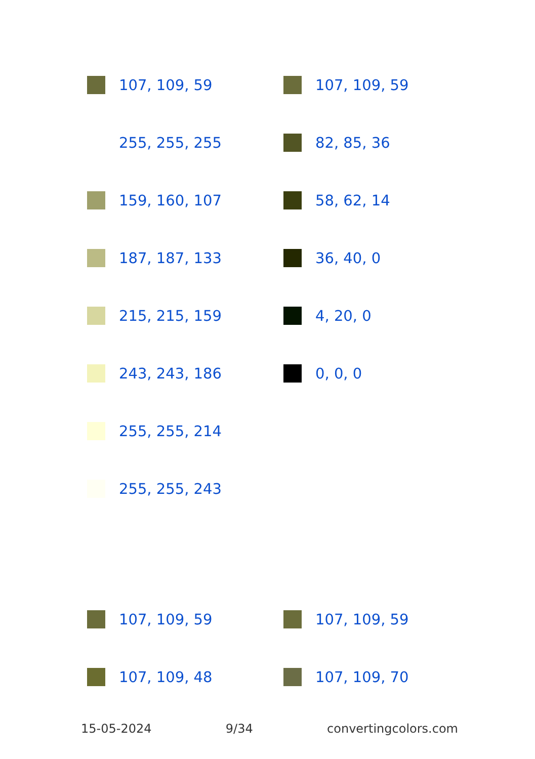107, 109, 59
107, 109, 59
255, 255, 255
82, 85, 36
159, 160, 107
58, 62, 14
187, 187, 133
36, 40, 0
215, 215, 159
4, 20, 0
243, 243, 186
0, 0, 0
255, 255, 214
255, 255, 243
107, 109, 59
107, 109, 59
107, 109, 48
107, 109, 70
15-05-2024 9/34 convertingcolors.com